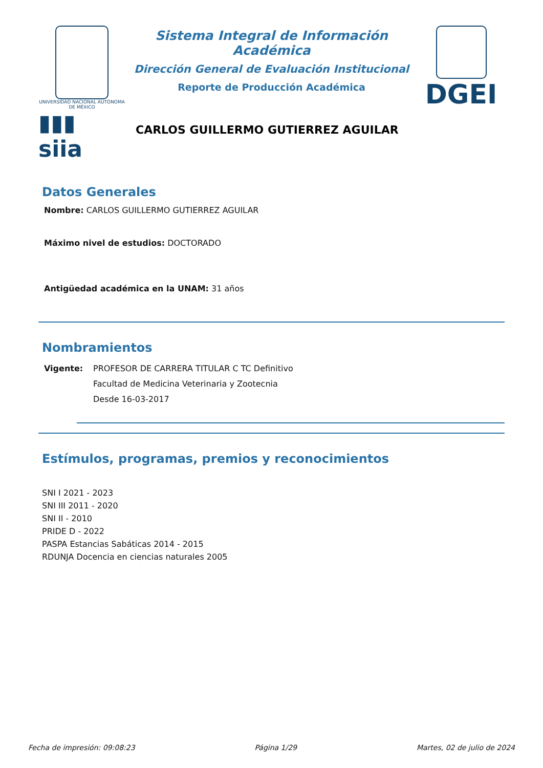UNIVERSIDAD NACIONAL AUTÓNOMA DE MÉXICO
▮▮▮ siia
Sistema Integral de Información Académica
Dirección General de Evaluación Institucional
Reporte de Producción Académica
CARLOS GUILLERMO GUTIERREZ AGUILAR
DGEI
Datos Generales
Nombre: CARLOS GUILLERMO GUTIERREZ AGUILAR
Máximo nivel de estudios: DOCTORADO
Antigüedad académica en la UNAM: 31 años
Nombramientos
Vigente: PROFESOR DE CARRERA TITULAR C TC Definitivo
Facultad de Medicina Veterinaria y Zootecnia
Desde 16-03-2017
Estímulos, programas, premios y reconocimientos
SNI I 2021 - 2023
SNI III 2011 - 2020
SNI II - 2010
PRIDE D - 2022
PASPA Estancias Sabáticas 2014 - 2015
RDUNJA Docencia en ciencias naturales 2005
Fecha de impresión: 09:08:23 Página 1/29 Martes, 02 de julio de 2024